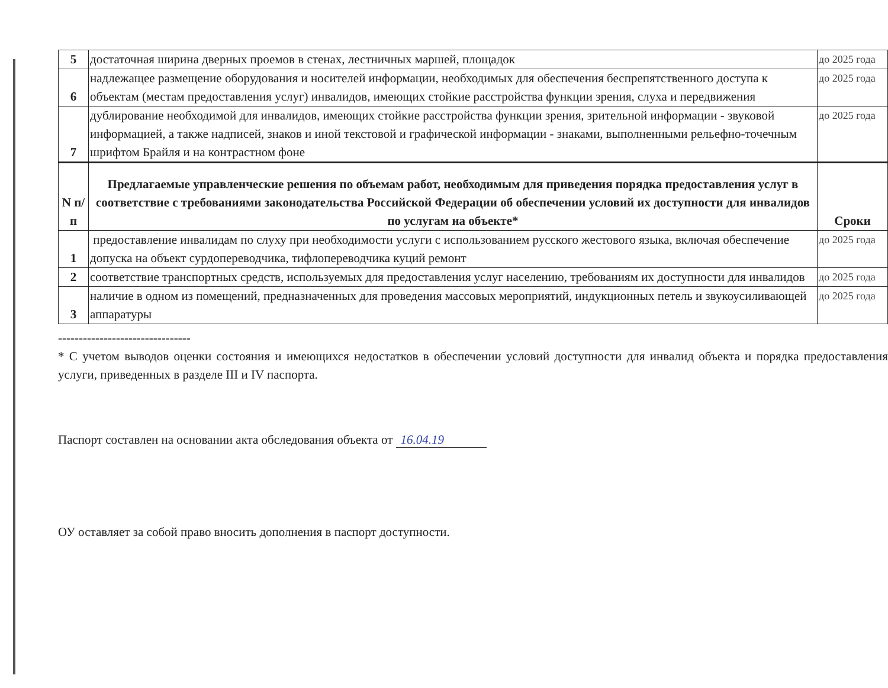| 5 | достаточная ширина дверных проемов в стенах, лестничных маршей, площадок | до 2025 года |
| 6 | надлежащее размещение оборудования и носителей информации, необходимых для обеспечения беспрепятственного доступа к объектам (местам предоставления услуг) инвалидов, имеющих стойкие расстройства функции зрения, слуха и передвижения | до 2025 года |
| 7 | дублирование необходимой для инвалидов, имеющих стойкие расстройства функции зрения, зрительной информации - звуковой информацией, а также надписей, знаков и иной текстовой и графической информации - знаками, выполненными рельефно-точечным шрифтом Брайля и на контрастном фоне | до 2025 года |
| N п/п | Предлагаемые управленческие решения по объемам работ, необходимым для приведения порядка предоставления услуг в соответствие с требованиями законодательства Российской Федерации об обеспечении условий их доступности для инвалидов по услугам на объекте* | Сроки |
| 1 | предоставление инвалидам по слуху при необходимости услуги с использованием русского жестового языка, включая обеспечение допуска на объект сурдопереводчика, тифлопереводчика куций ремонт | до 2025 года |
| 2 | соответствие транспортных средств, используемых для предоставления услуг населению, требованиям их доступности для инвалидов | до 2025 года |
| 3 | наличие в одном из помещений, предназначенных для проведения массовых мероприятий, индукционных петель и звукоусиливающей аппаратуры | до 2025 года |
--------------------------------
* С учетом выводов оценки состояния и имеющихся недостатков в обеспечении условий доступности для инвалид объекта и порядка предоставления услуги, приведенных в разделе III и IV паспорта.
Паспорт составлен на основании акта обследования объекта от 16.04.19
ОУ оставляет за собой право вносить дополнения в паспорт доступности.